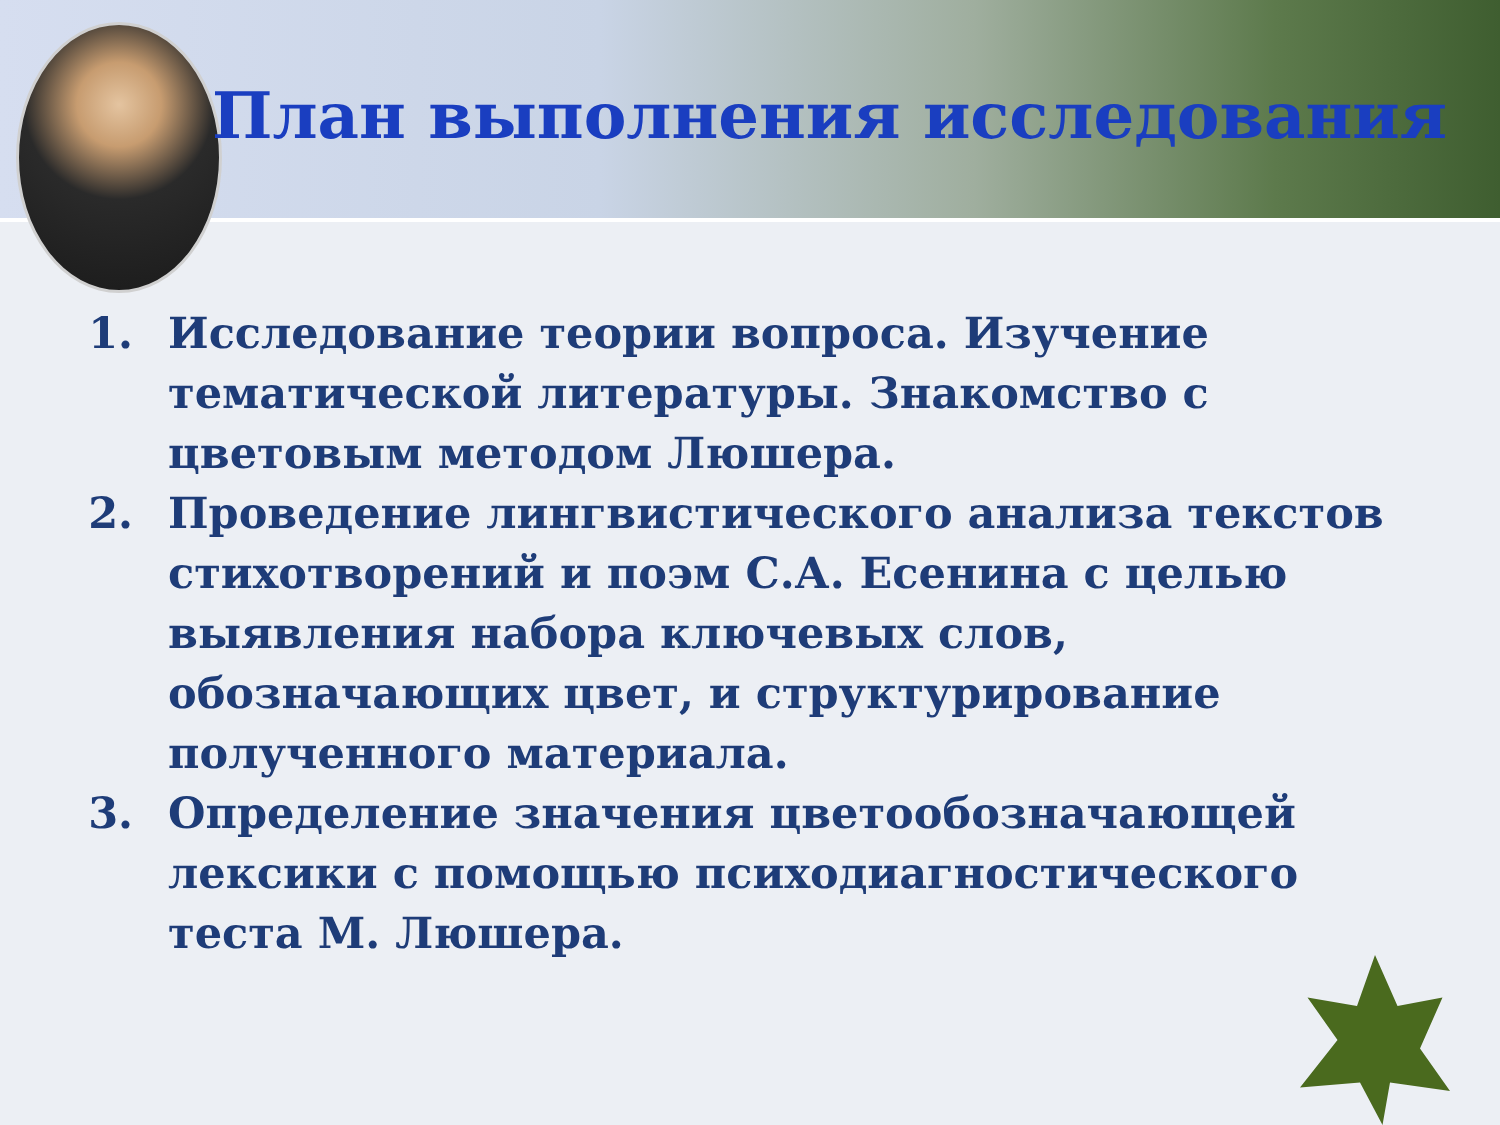План выполнения исследования
1. Исследование теории вопроса. Изучение тематической литературы. Знакомство с цветовым методом Люшера.
2. Проведение лингвистического анализа текстов стихотворений и поэм С.А. Есенина с целью выявления набора ключевых слов, обозначающих цвет, и структурирование полученного материала.
3. Определение значения цветообозначающей лексики с помощью психодиагностического теста М. Люшера.